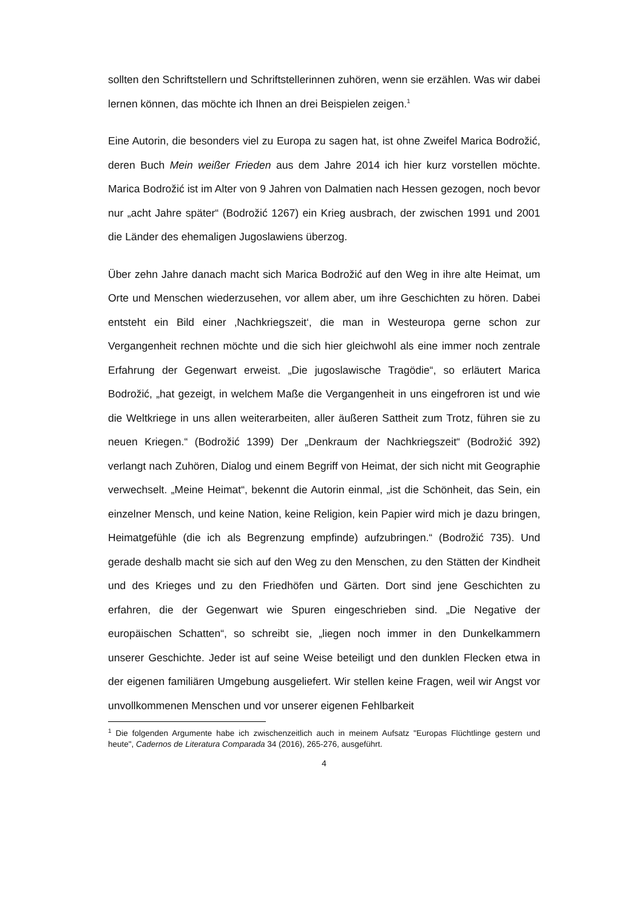sollten den Schriftstellern und Schriftstellerinnen zuhören, wenn sie erzählen. Was wir dabei lernen können, das möchte ich Ihnen an drei Beispielen zeigen.<sup>1</sup>
Eine Autorin, die besonders viel zu Europa zu sagen hat, ist ohne Zweifel Marica Bodrožić, deren Buch Mein weißer Frieden aus dem Jahre 2014 ich hier kurz vorstellen möchte. Marica Bodrožić ist im Alter von 9 Jahren von Dalmatien nach Hessen gezogen, noch bevor nur „acht Jahre später“ (Bodrožić 1267) ein Krieg ausbrach, der zwischen 1991 und 2001 die Länder des ehemaligen Jugoslawiens überzog.
Über zehn Jahre danach macht sich Marica Bodrožić auf den Weg in ihre alte Heimat, um Orte und Menschen wiederzusehen, vor allem aber, um ihre Geschichten zu hören. Dabei entsteht ein Bild einer ‚Nachkriegszeit‘, die man in Westeuropa gerne schon zur Vergangenheit rechnen möchte und die sich hier gleichwohl als eine immer noch zentrale Erfahrung der Gegenwart erweist. „Die jugoslawische Tragödie“, so erläutert Marica Bodrožić, „hat gezeigt, in welchem Maße die Vergangenheit in uns eingefroren ist und wie die Weltkriege in uns allen weiterarbeiten, aller äußeren Sattheit zum Trotz, führen sie zu neuen Kriegen.“ (Bodrožić 1399) Der „Denkraum der Nachkriegszeit“ (Bodrožić 392) verlangt nach Zuhören, Dialog und einem Begriff von Heimat, der sich nicht mit Geographie verwechselt. „Meine Heimat“, bekennt die Autorin einmal, „ist die Schönheit, das Sein, ein einzelner Mensch, und keine Nation, keine Religion, kein Papier wird mich je dazu bringen, Heimatgefühle (die ich als Begrenzung empfinde) aufzubringen.“ (Bodrožić 735). Und gerade deshalb macht sie sich auf den Weg zu den Menschen, zu den Stätten der Kindheit und des Krieges und zu den Friedhöfen und Gärten. Dort sind jene Geschichten zu erfahren, die der Gegenwart wie Spuren eingeschrieben sind. „Die Negative der europäischen Schatten“, so schreibt sie, „liegen noch immer in den Dunkelkammern unserer Geschichte. Jeder ist auf seine Weise beteiligt und den dunklen Flecken etwa in der eigenen familiären Umgebung ausgeliefert. Wir stellen keine Fragen, weil wir Angst vor unvollkommenen Menschen und vor unserer eigenen Fehlbarkeit
<sup>1</sup> Die folgenden Argumente habe ich zwischenzeitlich auch in meinem Aufsatz "Europas Flüchtlinge gestern und heute", Cadernos de Literatura Comparada 34 (2016), 265-276, ausgeführt.
4